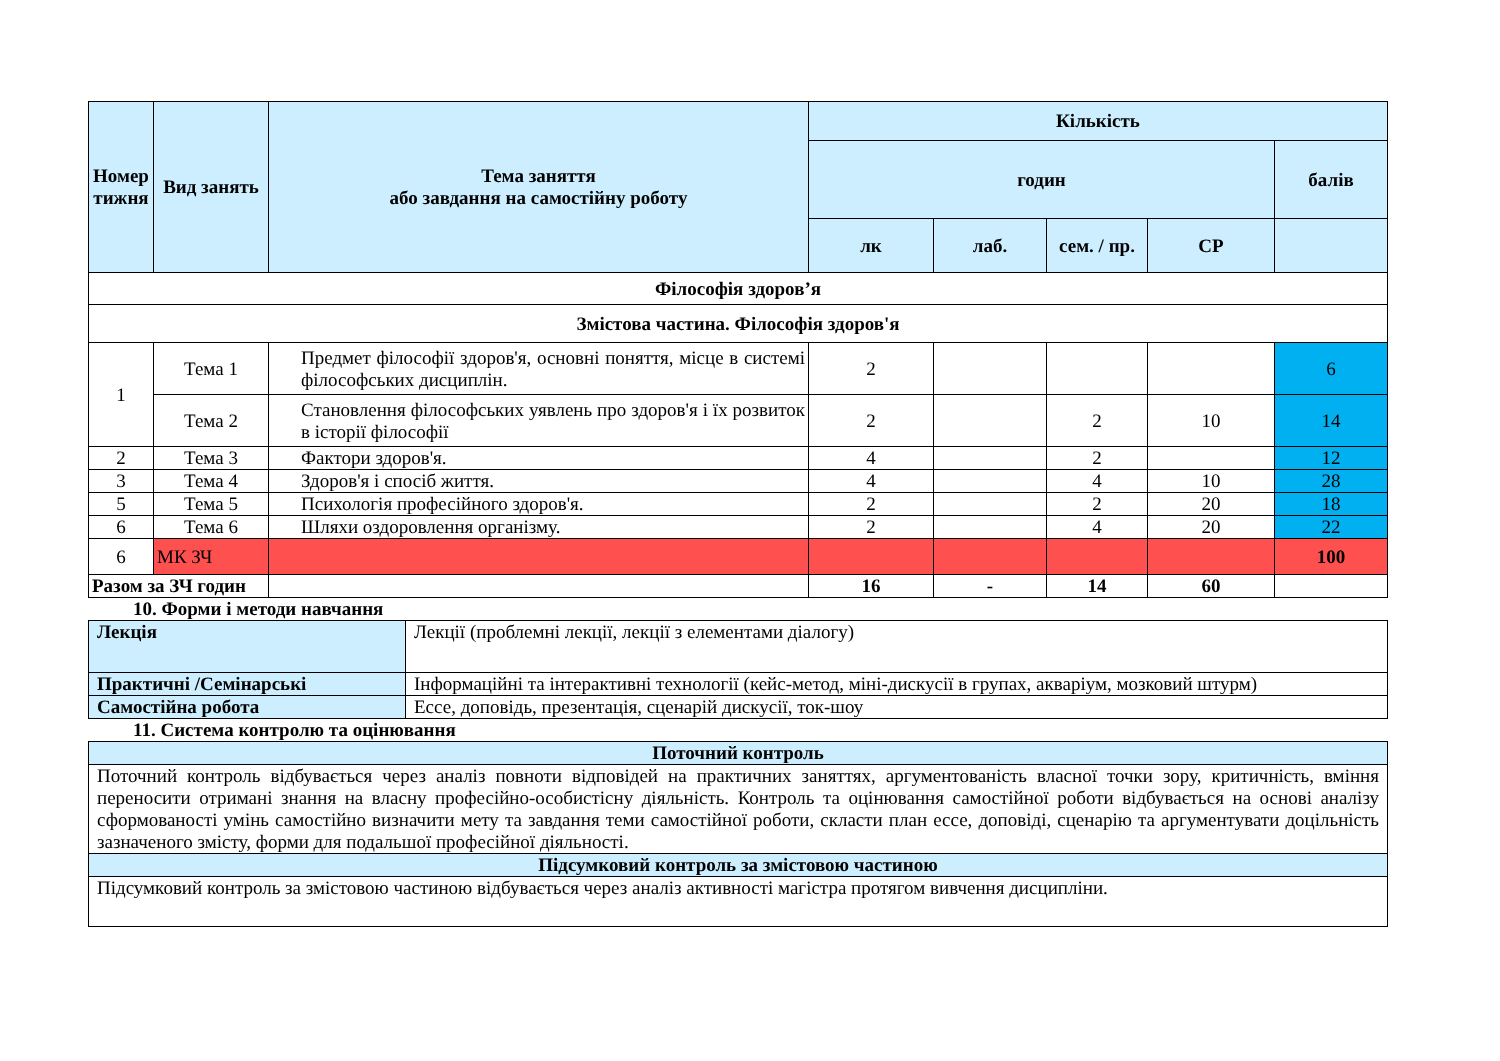| Номер тижня | Вид занять | Тема заняття або завдання на самостійну роботу | Кількість | | | | |
| --- | --- | --- | --- | --- | --- | --- | --- |
| | | | годин | | | | балів |
| | | | лк | лаб. | сем. / пр. | СР | |
| Філософія здоров’я | | | | | | | |
| Змістова частина. Філософія здоров'я | | | | | | | |
| 1 | Тема 1 | Предмет філософії здоров'я, основні поняття, місце в системі філософських дисциплін. | 2 | | | | 6 |
| | Тема 2 | Становлення філософських уявлень про здоров'я і їх розвиток в історії філософії | 2 | | 2 | 10 | 14 |
| 2 | Тема 3 | Фактори здоров'я. | 4 | | 2 | | 12 |
| 3 | Тема 4 | Здоров'я і спосіб життя. | 4 | | 4 | 10 | 28 |
| 5 | Тема 5 | Психологія професійного здоров'я. | 2 | | 2 | 20 | 18 |
| 6 | Тема 6 | Шляхи оздоровлення організму. | 2 | | 4 | 20 | 22 |
| 6 | МК ЗЧ | | | | | | 100 |
| Разом за ЗЧ годин | | | 16 | - | 14 | 60 | |
10. Форми і методи навчання
| Лекція | Лекції (проблемні лекції, лекції з елементами діалогу) |
| Практичні /Семінарські | Інформаційні та інтерактивні технології (кейс-метод, міні-дискусії в групах, акваріум, мозковий штурм) |
| Самостійна робота | Ессе, доповідь, презентація, сценарій дискусії, ток-шоу |
11. Система контролю та оцінювання
| Поточний контроль |
| Поточний контроль відбувається через аналіз повноти відповідей на практичних заняттях, аргументованість власної точки зору, критичність, вміння переносити отримані знання на власну професійно-особистісну діяльність. Контроль та оцінювання самостійної роботи відбувається на основі аналізу сформованості умінь самостійно визначити мету та завдання теми самостійної роботи, скласти план ессе, доповіді, сценарію та аргументувати доцільність зазначеного змісту, форми для подальшої професійної діяльності. |
| Підсумковий контроль за змістовою частиною |
| Підсумковий контроль за змістовою частиною відбувається через аналіз активності магістра протягом вивчення дисципліни. |